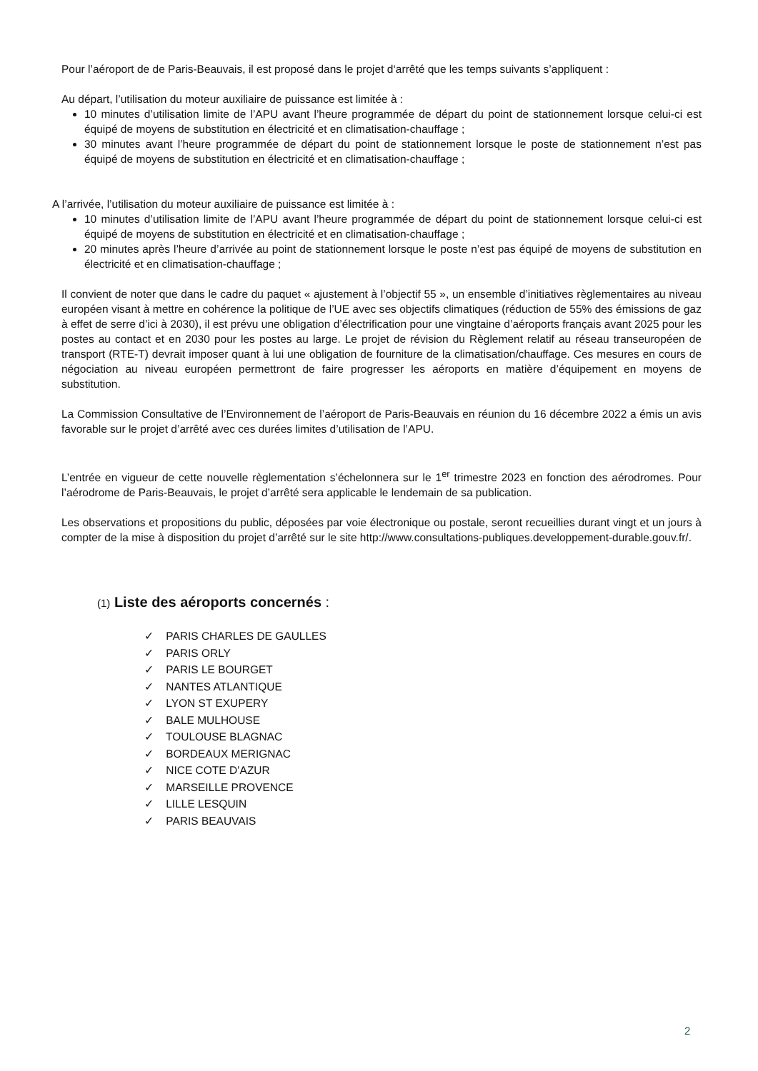Pour l’aéroport de de Paris-Beauvais, il est proposé dans le projet d‘arrêté que les temps suivants s’appliquent :
Au départ, l’utilisation du moteur auxiliaire de puissance est limitée à :
10 minutes d’utilisation limite de l’APU avant l’heure programmée de départ du point de stationnement lorsque celui-ci est équipé de moyens de substitution en électricité et en climatisation-chauffage ;
30 minutes avant l’heure programmée de départ du point de stationnement lorsque le poste de stationnement n’est pas équipé de moyens de substitution en électricité et en climatisation-chauffage ;
A l’arrivée, l’utilisation du moteur auxiliaire de puissance est limitée à :
10 minutes d’utilisation limite de l’APU avant l’heure programmée de départ du point de stationnement lorsque celui-ci est équipé de moyens de substitution en électricité et en climatisation-chauffage ;
20 minutes après l’heure d’arrivée au point de stationnement lorsque le poste n’est pas équipé de moyens de substitution en électricité et en climatisation-chauffage ;
Il convient de noter que dans le cadre du paquet « ajustement à l’objectif 55 », un ensemble d’initiatives règlementaires au niveau européen visant à mettre en cohérence la politique de l’UE avec ses objectifs climatiques (réduction de 55% des émissions de gaz à effet de serre d’ici à 2030), il est prévu une obligation d’électrification pour une vingtaine d’aéroports français avant 2025 pour les postes au contact et en 2030 pour les postes au large. Le projet de révision du Règlement relatif au réseau transeuropéen de transport (RTE-T) devrait imposer quant à lui une obligation de fourniture de la climatisation/chauffage. Ces mesures en cours de négociation au niveau européen permettront de faire progresser les aéroports en matière d’équipement en moyens de substitution.
La Commission Consultative de l’Environnement de l’aéroport de Paris-Beauvais en réunion du 16 décembre 2022 a émis un avis favorable sur le projet d’arrêté avec ces durées limites d’utilisation de l’APU.
L’entrée en vigueur de cette nouvelle règlementation s’échelonnera sur le 1<sup>er</sup> trimestre 2023 en fonction des aérodromes. Pour l’aérodrome de Paris-Beauvais, le projet d’arrêté sera applicable le lendemain de sa publication.
Les observations et propositions du public, déposées par voie électronique ou postale, seront recueillies durant vingt et un jours à compter de la mise à disposition du projet d’arrêté sur le site http://www.consultations-publiques.developpement-durable.gouv.fr/.
(1) Liste des aéroports concernés :
✓ PARIS CHARLES DE GAULLES
✓ PARIS ORLY
✓ PARIS LE BOURGET
✓ NANTES ATLANTIQUE
✓ LYON ST EXUPERY
✓ BALE MULHOUSE
✓ TOULOUSE BLAGNAC
✓ BORDEAUX MERIGNAC
✓ NICE COTE D’AZUR
✓ MARSEILLE PROVENCE
✓ LILLE LESQUIN
✓ PARIS BEAUVAIS
2